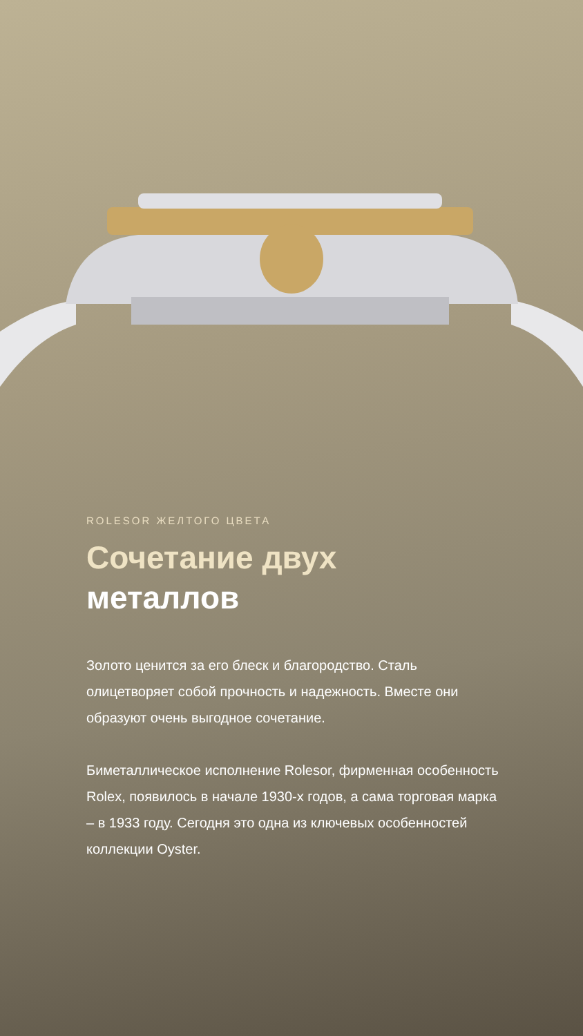ROLESOR ЖЕЛТОГО ЦВЕТА
Сочетание двух
металлов
Золото ценится за его блеск и благородство. Сталь олицетворяет собой прочность и надежность. Вместе они образуют очень выгодное сочетание.
Биметаллическое исполнение Rolesor, фирменная особенность Rolex, появилось в начале 1930-х годов, а сама торговая марка – в 1933 году. Сегодня это одна из ключевых особенностей коллекции Oyster.